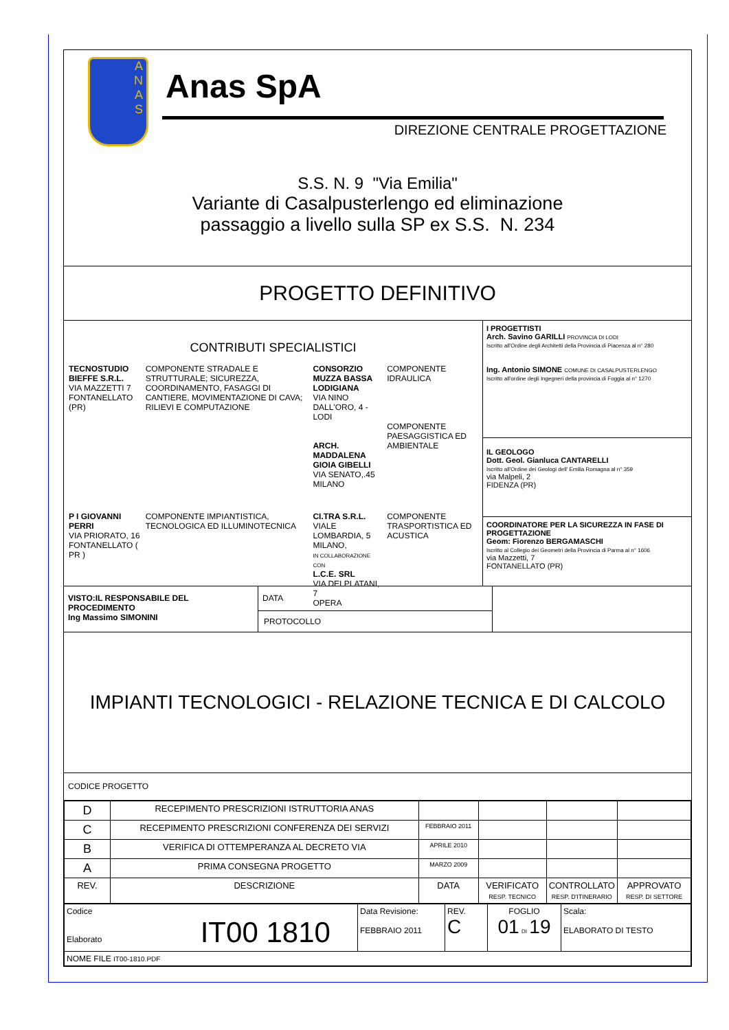A
N
A
S
Anas SpA
DIREZIONE CENTRALE PROGETTAZIONE
S.S. N. 9 "Via Emilia"
Variante di Casalpusterlengo ed eliminazione
passaggio a livello sulla SP ex S.S. N. 234
PROGETTO DEFINITIVO
CONTRIBUTI SPECIALISTICI
| TECNOSTUDIO BIEFFE S.R.L. VIA MAZZETTI 7 FONTANELLATO (PR) | COMPONENTE STRADALE E STRUTTURALE; SICUREZZA, COORDINAMENTO, FASAGGI DI CANTIERE, MOVIMENTAZIONE DI CAVA; RILIEVI E COMPUTAZIONE | CONSORZIO MUZZA BASSA LODIGIANA VIA NINO DALL'ORO, 4 - LODI ARCH. MADDALENA GIOIA GIBELLI VIA SENATO,.45 MILANO | COMPONENTE IDRAULICA COMPONENTE PAESAGGISTICA ED AMBIENTALE |
| P I GIOVANNI PERRI VIA PRIORATO, 16 FONTANELLATO ( PR ) | COMPONENTE IMPIANTISTICA, TECNOLOGICA ED ILLUMINOTECNICA | CI.TRA S.R.L. VIALE LOMBARDIA, 5 MILANO, IN COLLABORAZIONE CON L.C.E. SRL VIA DEI PLATANI, 7 OPERA | COMPONENTE TRASPORTISTICA ED ACUSTICA |
I PROGETTISTI
Arch. Savino GARILLI PROVINCIA DI LODI
Iscritto all'Ordine degli Architetti della Provincia di Piacenza al n° 280
Ing. Antonio SIMONE COMUNE DI CASALPUSTERLENGO
Iscritto all'ordine degli Ingegneri della provincia di Foggia al n° 1270
IL GEOLOGO
Dott. Geol. Gianluca CANTARELLI
Iscritto all'Ordine dei Geologi dell' Emilia Romagna al n° 359
via Malpeli, 2
FIDENZA (PR)
COORDINATORE PER LA SICUREZZA IN FASE DI PROGETTAZIONE
Geom: Fiorenzo BERGAMASCHI
Iscritto al Collegio dei Geometri della Provincia di Parma al n° 1606
via Mazzetti, 7
FONTANELLATO (PR)
VISTO:IL RESPONSABILE DEL PROCEDIMENTO
Ing Massimo SIMONINI
DATA
PROTOCOLLO
IMPIANTI TECNOLOGICI - RELAZIONE TECNICA E DI CALCOLO
CODICE PROGETTO
| D | RECEPIMENTO PRESCRIZIONI ISTRUTTORIA ANAS | | | | |
| C | RECEPIMENTO PRESCRIZIONI CONFERENZA DEI SERVIZI | FEBBRAIO 2011 | | | |
| B | VERIFICA DI OTTEMPERANZA AL DECRETO VIA | APRILE 2010 | | | |
| A | PRIMA CONSEGNA PROGETTO | MARZO 2009 | | | |
| REV. | DESCRIZIONE | DATA | VERIFICATO RESP. TECNICO | CONTROLLATO RESP. D'ITINERARIO | APPROVATO RESP. DI SETTORE |
| Codice Elaborato IT00 1810 | Data Revisione: FEBBRAIO 2011 | REV. C | FOGLIO 01 DI 19 | Scala: ELABORATO DI TESTO |
| NOME FILE IT00-1810.PDF | | | | |